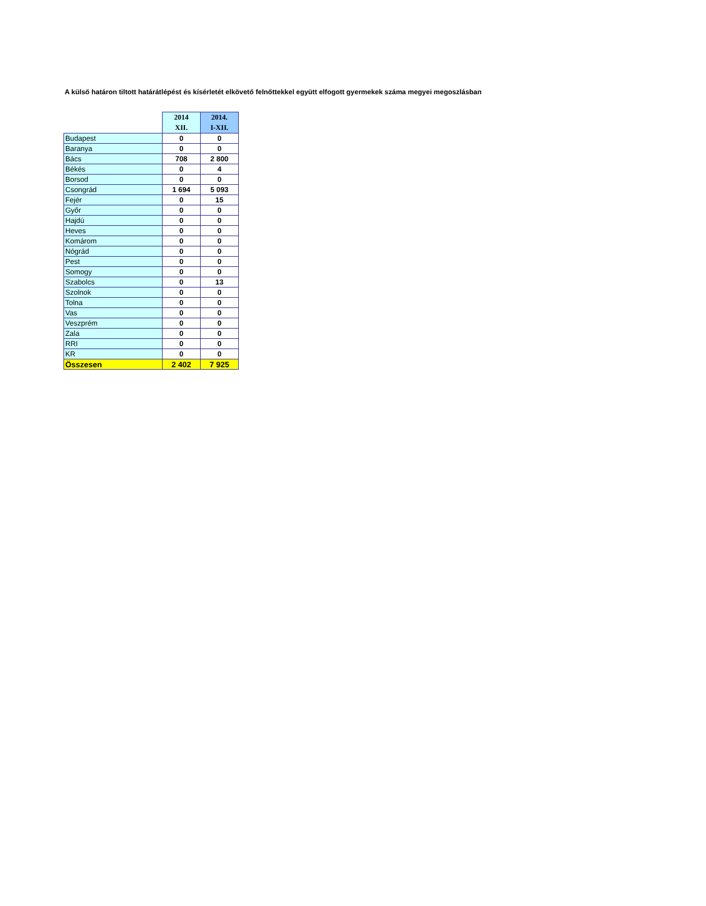A külső határon tiltott határátlépést és kísérletét elkövető felnőttekkel együtt elfogott gyermekek száma megyei megoszlásban
| | 2014 XII. | 2014. I-XII. |
| Budapest | 0 | 0 |
| Baranya | 0 | 0 |
| Bács | 708 | 2 800 |
| Békés | 0 | 4 |
| Borsod | 0 | 0 |
| Csongrád | 1 694 | 5 093 |
| Fejér | 0 | 15 |
| Győr | 0 | 0 |
| Hajdú | 0 | 0 |
| Heves | 0 | 0 |
| Komárom | 0 | 0 |
| Nógrád | 0 | 0 |
| Pest | 0 | 0 |
| Somogy | 0 | 0 |
| Szabolcs | 0 | 13 |
| Szolnok | 0 | 0 |
| Tolna | 0 | 0 |
| Vas | 0 | 0 |
| Veszprém | 0 | 0 |
| Zala | 0 | 0 |
| RRI | 0 | 0 |
| KR | 0 | 0 |
| Összesen | 2 402 | 7 925 |